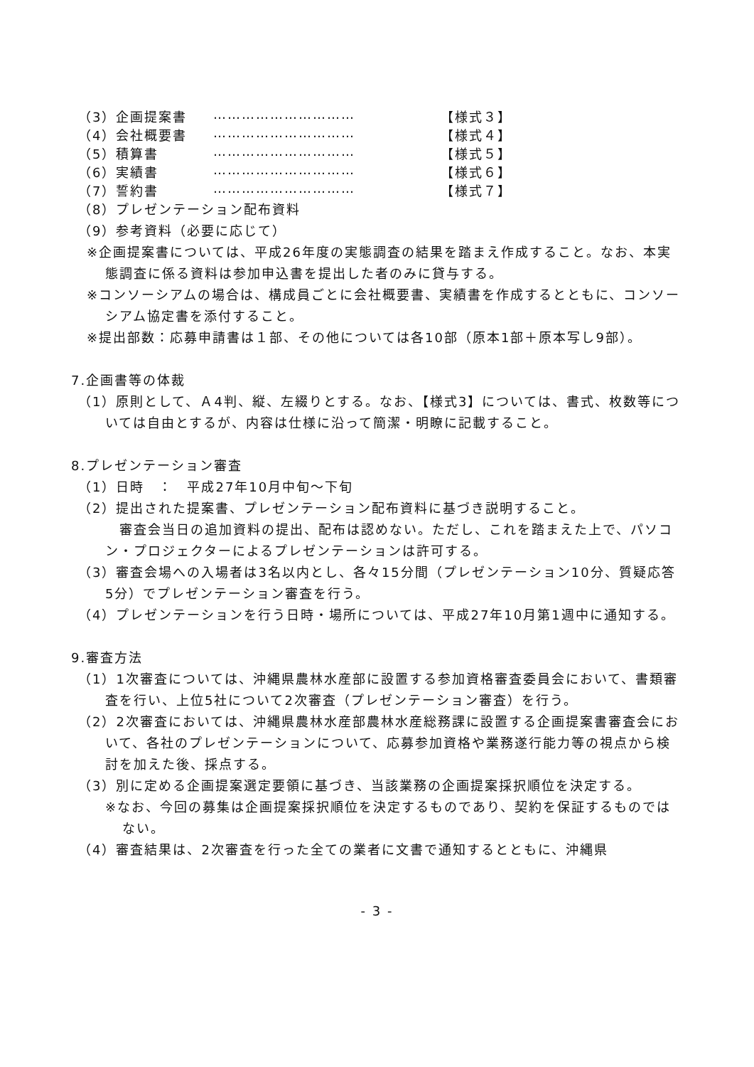（3）企画提案書 ………………………… 【様式３】
（4）会社概要書 ………………………… 【様式４】
（5）積算書 ………………………… 【様式５】
（6）実績書 ………………………… 【様式６】
（7）誓約書 ………………………… 【様式７】
（8）プレゼンテーション配布資料
（9）参考資料（必要に応じて）
※企画提案書については、平成26年度の実態調査の結果を踏まえ作成すること。なお、本実態調査に係る資料は参加申込書を提出した者のみに貸与する。
※コンソーシアムの場合は、構成員ごとに会社概要書、実績書を作成するとともに、コンソーシアム協定書を添付すること。
※提出部数：応募申請書は１部、その他については各10部（原本1部＋原本写し9部）。
7.企画書等の体裁
（1）原則として、Ａ4判、縦、左綴りとする。なお、【様式3】については、書式、枚数等については自由とするが、内容は仕様に沿って簡潔・明瞭に記載すること。
8.プレゼンテーション審査
（1）日時　：　平成27年10月中旬～下旬
（2）提出された提案書、プレゼンテーション配布資料に基づき説明すること。
　審査会当日の追加資料の提出、配布は認めない。ただし、これを踏まえた上で、パソコン・プロジェクターによるプレゼンテーションは許可する。
（3）審査会場への入場者は3名以内とし、各々15分間（プレゼンテーション10分、質疑応答5分）でプレゼンテーション審査を行う。
（4）プレゼンテーションを行う日時・場所については、平成27年10月第1週中に通知する。
9.審査方法
（1）1次審査については、沖縄県農林水産部に設置する参加資格審査委員会において、書類審査を行い、上位5社について2次審査（プレゼンテーション審査）を行う。
（2）2次審査においては、沖縄県農林水産部農林水産総務課に設置する企画提案書審査会において、各社のプレゼンテーションについて、応募参加資格や業務遂行能力等の視点から検討を加えた後、採点する。
（3）別に定める企画提案選定要領に基づき、当該業務の企画提案採択順位を決定する。
※なお、今回の募集は企画提案採択順位を決定するものであり、契約を保証するものではない。
（4）審査結果は、2次審査を行った全ての業者に文書で通知するとともに、沖縄県
- 3 -